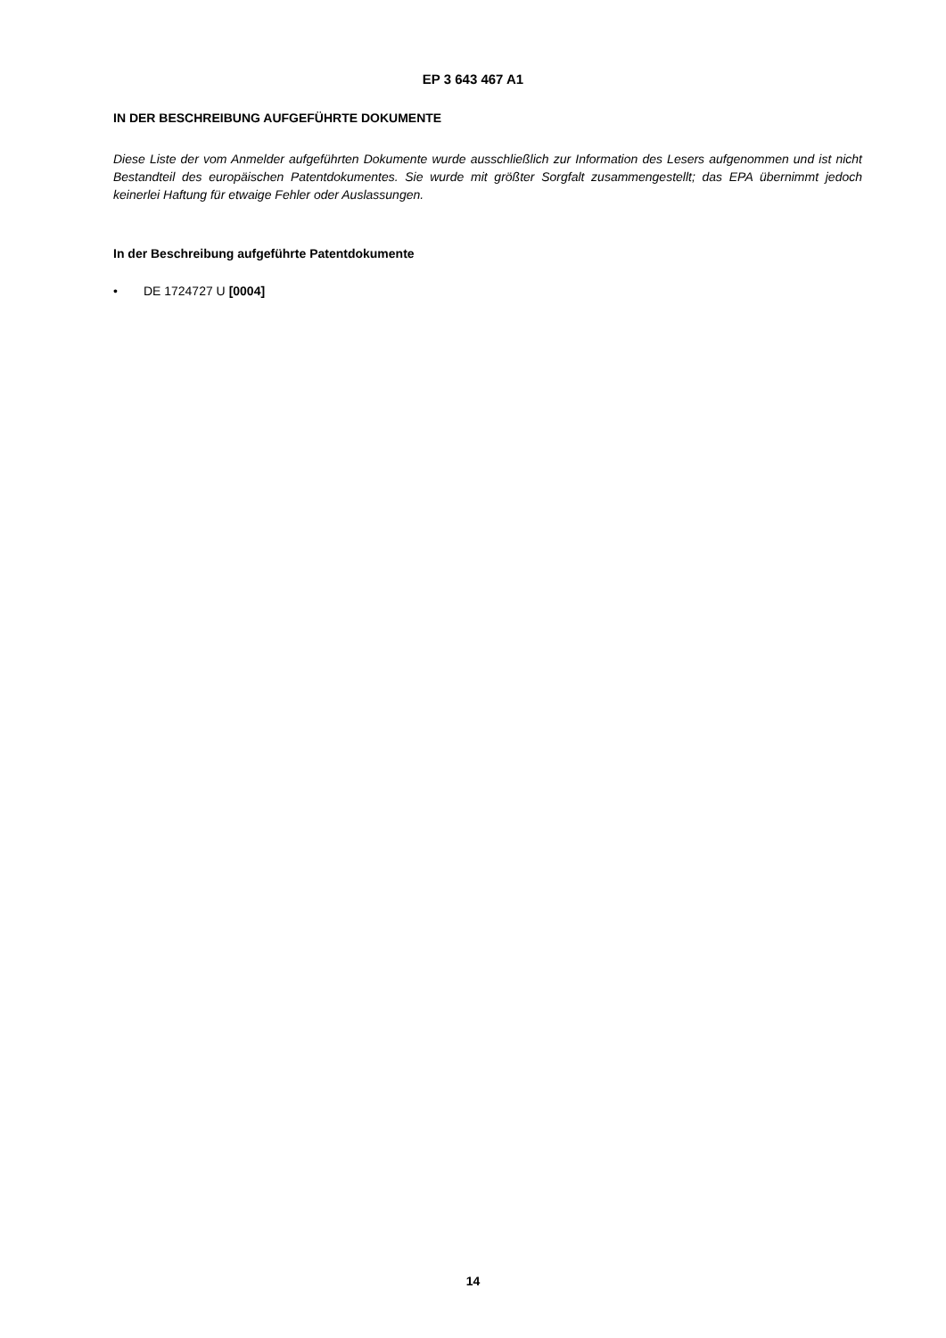EP 3 643 467 A1
IN DER BESCHREIBUNG AUFGEFÜHRTE DOKUMENTE
Diese Liste der vom Anmelder aufgeführten Dokumente wurde ausschließlich zur Information des Lesers aufgenommen und ist nicht Bestandteil des europäischen Patentdokumentes. Sie wurde mit größter Sorgfalt zusammengestellt; das EPA übernimmt jedoch keinerlei Haftung für etwaige Fehler oder Auslassungen.
In der Beschreibung aufgeführte Patentdokumente
• DE 1724727 U [0004]
14